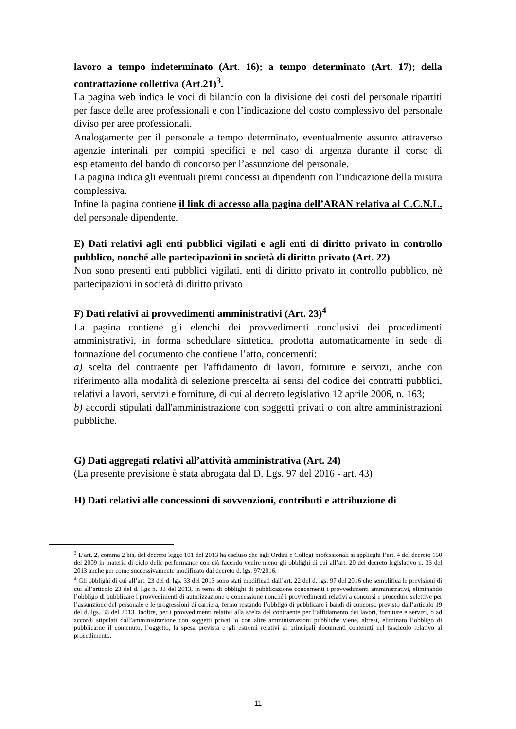lavoro a tempo indeterminato (Art. 16); a tempo determinato (Art. 17); della contrattazione collettiva (Art.21)<sup>3</sup>.
La pagina web indica le voci di bilancio con la divisione dei costi del personale ripartiti per fasce delle aree professionali e con l’indicazione del costo complessivo del personale diviso per aree professionali.
Analogamente per il personale a tempo determinato, eventualmente assunto attraverso agenzie interinali per compiti specifici e nel caso di urgenza durante il corso di espletamento del bando di concorso per l’assunzione del personale.
La pagina indica gli eventuali premi concessi ai dipendenti con l’indicazione della misura complessiva.
Infine la pagina contiene il link di accesso alla pagina dell’ARAN relativa al C.C.N.L. del personale dipendente.
E) Dati relativi agli enti pubblici vigilati e agli enti di diritto privato in controllo pubblico, nonché alle partecipazioni in società di diritto privato (Art. 22)
Non sono presenti enti pubblici vigilati, enti di diritto privato in controllo pubblico, nè partecipazioni in società di diritto privato
F) Dati relativi ai provvedimenti amministrativi (Art. 23)<sup>4</sup>
La pagina contiene gli elenchi dei provvedimenti conclusivi dei procedimenti amministrativi, in forma schedulare sintetica, prodotta automaticamente in sede di formazione del documento che contiene l’atto, concernenti:
a) scelta del contraente per l'affidamento di lavori, forniture e servizi, anche con riferimento alla modalità di selezione prescelta ai sensi del codice dei contratti pubblici, relativi a lavori, servizi e forniture, di cui al decreto legislativo 12 aprile 2006, n. 163;
b) accordi stipulati dall'amministrazione con soggetti privati o con altre amministrazioni pubbliche.
G) Dati aggregati relativi all’attività amministrativa (Art. 24)
(La presente previsione è stata abrogata dal D. Lgs. 97 del 2016 - art. 43)
H) Dati relativi alle concessioni di sovvenzioni, contributi e attribuzione di
<sup>3</sup> L’art. 2, comma 2 bis, del decreto legge 101 del 2013 ha escluso che agli Ordini e Collegi professionali si applicghi l’art. 4 del decreto 150 del 2009 in materia di ciclo delle performance con ciò facendo venire meno gli obblighi di cui all’art. 20 del decreto legislativo n. 33 del 2013 anche per come successivamente modificato dal decreto d. lgs. 97/2016.
<sup>4</sup> Gli obblighi di cui all’art. 23 del d. lgs. 33 del 2013 sono stati modificati dall’art. 22 del d. lgs. 97 del 2016 che semplifica le previsioni di cui all’articolo 23 del d. l.gs n. 33 del 2013, in tema di obblighi di pubblicazione concernenti i provvedimenti amministrativi, eliminando l’obbligo di pubblicare i provvedimenti di autorizzazione o concessione nonché i provvedimenti relativi a concorsi e procedure selettive per l’assunzione del personale e le progressioni di carriera, fermo restando l’obbligo di pubblicare i bandi di concorso previsto dall’articolo 19 del d. lgs. 33 del 2013. Inoltre, per i provvedimenti relativi alla scelta del contraente per l’affidamento dei lavori, forniture e servizi, o ad accordi stipulati dall’amministrazione con soggetti privati o con altre amministrazioni pubbliche viene, altresì, eliminato l’obbligo di pubblicarne il contenuto, l’oggetto, la spesa prevista e gli estremi relativi ai principali documenti contenuti nel fascicolo relativo al procedimento.
11